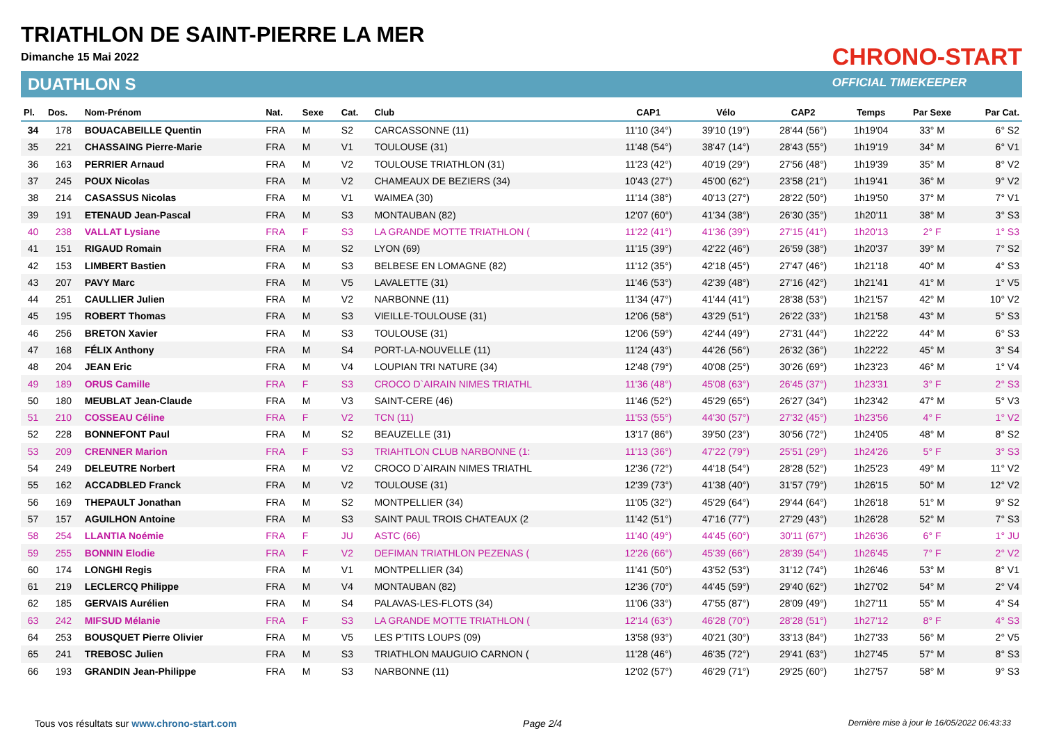TRIATHLON DE SAINT-PIERRE LA MER
Dimanche 15 Mai 2022
DUATHLON S
CHRONO-START
OFFICIAL TIMEKEEPER
| Pl. | Dos. | Nom-Prénom | Nat. | Sexe | Cat. | Club | CAP1 | Vélo | CAP2 | Temps | Par Sexe | Par Cat. |
| --- | --- | --- | --- | --- | --- | --- | --- | --- | --- | --- | --- | --- |
| 34 | 178 | BOUACABEILLE Quentin | FRA | M | S2 | CARCASSONNE (11) | 11'10 (34°) | 39'10 (19°) | 28'44 (56°) | 1h19'04 | 33° M | 6° S2 |
| 35 | 221 | CHASSAING Pierre-Marie | FRA | M | V1 | TOULOUSE (31) | 11'48 (54°) | 38'47 (14°) | 28'43 (55°) | 1h19'19 | 34° M | 6° V1 |
| 36 | 163 | PERRIER Arnaud | FRA | M | V2 | TOULOUSE TRIATHLON (31) | 11'23 (42°) | 40'19 (29°) | 27'56 (48°) | 1h19'39 | 35° M | 8° V2 |
| 37 | 245 | POUX Nicolas | FRA | M | V2 | CHAMEAUX DE BEZIERS (34) | 10'43 (27°) | 45'00 (62°) | 23'58 (21°) | 1h19'41 | 36° M | 9° V2 |
| 38 | 214 | CASASSUS Nicolas | FRA | M | V1 | WAIMEA (30) | 11'14 (38°) | 40'13 (27°) | 28'22 (50°) | 1h19'50 | 37° M | 7° V1 |
| 39 | 191 | ETENAUD Jean-Pascal | FRA | M | S3 | MONTAUBAN (82) | 12'07 (60°) | 41'34 (38°) | 26'30 (35°) | 1h20'11 | 38° M | 3° S3 |
| 40 | 238 | VALLAT Lysiane | FRA | F | S3 | LA GRANDE MOTTE TRIATHLON ( | 11'22 (41°) | 41'36 (39°) | 27'15 (41°) | 1h20'13 | 2° F | 1° S3 |
| 41 | 151 | RIGAUD Romain | FRA | M | S2 | LYON (69) | 11'15 (39°) | 42'22 (46°) | 26'59 (38°) | 1h20'37 | 39° M | 7° S2 |
| 42 | 153 | LIMBERT Bastien | FRA | M | S3 | BELBESE EN LOMAGNE (82) | 11'12 (35°) | 42'18 (45°) | 27'47 (46°) | 1h21'18 | 40° M | 4° S3 |
| 43 | 207 | PAVY Marc | FRA | M | V5 | LAVALETTE (31) | 11'46 (53°) | 42'39 (48°) | 27'16 (42°) | 1h21'41 | 41° M | 1° V5 |
| 44 | 251 | CAULLIER Julien | FRA | M | V2 | NARBONNE (11) | 11'34 (47°) | 41'44 (41°) | 28'38 (53°) | 1h21'57 | 42° M | 10° V2 |
| 45 | 195 | ROBERT Thomas | FRA | M | S3 | VIEILLE-TOULOUSE (31) | 12'06 (58°) | 43'29 (51°) | 26'22 (33°) | 1h21'58 | 43° M | 5° S3 |
| 46 | 256 | BRETON Xavier | FRA | M | S3 | TOULOUSE (31) | 12'06 (59°) | 42'44 (49°) | 27'31 (44°) | 1h22'22 | 44° M | 6° S3 |
| 47 | 168 | FÉLIX Anthony | FRA | M | S4 | PORT-LA-NOUVELLE (11) | 11'24 (43°) | 44'26 (56°) | 26'32 (36°) | 1h22'22 | 45° M | 3° S4 |
| 48 | 204 | JEAN Eric | FRA | M | V4 | LOUPIAN TRI NATURE (34) | 12'48 (79°) | 40'08 (25°) | 30'26 (69°) | 1h23'23 | 46° M | 1° V4 |
| 49 | 189 | ORUS Camille | FRA | F | S3 | CROCO D`AIRAIN NIMES TRIATHL | 11'36 (48°) | 45'08 (63°) | 26'45 (37°) | 1h23'31 | 3° F | 2° S3 |
| 50 | 180 | MEUBLAT Jean-Claude | FRA | M | V3 | SAINT-CERE (46) | 11'46 (52°) | 45'29 (65°) | 26'27 (34°) | 1h23'42 | 47° M | 5° V3 |
| 51 | 210 | COSSEAU Céline | FRA | F | V2 | TCN (11) | 11'53 (55°) | 44'30 (57°) | 27'32 (45°) | 1h23'56 | 4° F | 1° V2 |
| 52 | 228 | BONNEFONT Paul | FRA | M | S2 | BEAUZELLE (31) | 13'17 (86°) | 39'50 (23°) | 30'56 (72°) | 1h24'05 | 48° M | 8° S2 |
| 53 | 209 | CRENNER Marion | FRA | F | S3 | TRIAHTLON CLUB NARBONNE (1: | 11'13 (36°) | 47'22 (79°) | 25'51 (29°) | 1h24'26 | 5° F | 3° S3 |
| 54 | 249 | DELEUTRE Norbert | FRA | M | V2 | CROCO D`AIRAIN NIMES TRIATHL | 12'36 (72°) | 44'18 (54°) | 28'28 (52°) | 1h25'23 | 49° M | 11° V2 |
| 55 | 162 | ACCADBLED Franck | FRA | M | V2 | TOULOUSE (31) | 12'39 (73°) | 41'38 (40°) | 31'57 (79°) | 1h26'15 | 50° M | 12° V2 |
| 56 | 169 | THEPAULT Jonathan | FRA | M | S2 | MONTPELLIER (34) | 11'05 (32°) | 45'29 (64°) | 29'44 (64°) | 1h26'18 | 51° M | 9° S2 |
| 57 | 157 | AGUILHON Antoine | FRA | M | S3 | SAINT PAUL TROIS CHATEAUX (2 | 11'42 (51°) | 47'16 (77°) | 27'29 (43°) | 1h26'28 | 52° M | 7° S3 |
| 58 | 254 | LLANTIA Noémie | FRA | F | JU | ASTC (66) | 11'40 (49°) | 44'45 (60°) | 30'11 (67°) | 1h26'36 | 6° F | 1° JU |
| 59 | 255 | BONNIN Elodie | FRA | F | V2 | DEFIMAN TRIATHLON PEZENAS ( | 12'26 (66°) | 45'39 (66°) | 28'39 (54°) | 1h26'45 | 7° F | 2° V2 |
| 60 | 174 | LONGHI Regis | FRA | M | V1 | MONTPELLIER (34) | 11'41 (50°) | 43'52 (53°) | 31'12 (74°) | 1h26'46 | 53° M | 8° V1 |
| 61 | 219 | LECLERCQ Philippe | FRA | M | V4 | MONTAUBAN (82) | 12'36 (70°) | 44'45 (59°) | 29'40 (62°) | 1h27'02 | 54° M | 2° V4 |
| 62 | 185 | GERVAIS Aurélien | FRA | M | S4 | PALAVAS-LES-FLOTS (34) | 11'06 (33°) | 47'55 (87°) | 28'09 (49°) | 1h27'11 | 55° M | 4° S4 |
| 63 | 242 | MIFSUD Mélanie | FRA | F | S3 | LA GRANDE MOTTE TRIATHLON ( | 12'14 (63°) | 46'28 (70°) | 28'28 (51°) | 1h27'12 | 8° F | 4° S3 |
| 64 | 253 | BOUSQUET Pierre Olivier | FRA | M | V5 | LES P'TITS LOUPS (09) | 13'58 (93°) | 40'21 (30°) | 33'13 (84°) | 1h27'33 | 56° M | 2° V5 |
| 65 | 241 | TREBOSC Julien | FRA | M | S3 | TRIATHLON MAUGUIO CARNON ( | 11'28 (46°) | 46'35 (72°) | 29'41 (63°) | 1h27'45 | 57° M | 8° S3 |
| 66 | 193 | GRANDIN Jean-Philippe | FRA | M | S3 | NARBONNE (11) | 12'02 (57°) | 46'29 (71°) | 29'25 (60°) | 1h27'57 | 58° M | 9° S3 |
Tous vos résultats sur www.chrono-start.com Page 2/4 Dernière mise à jour le 16/05/2022 06:43:33